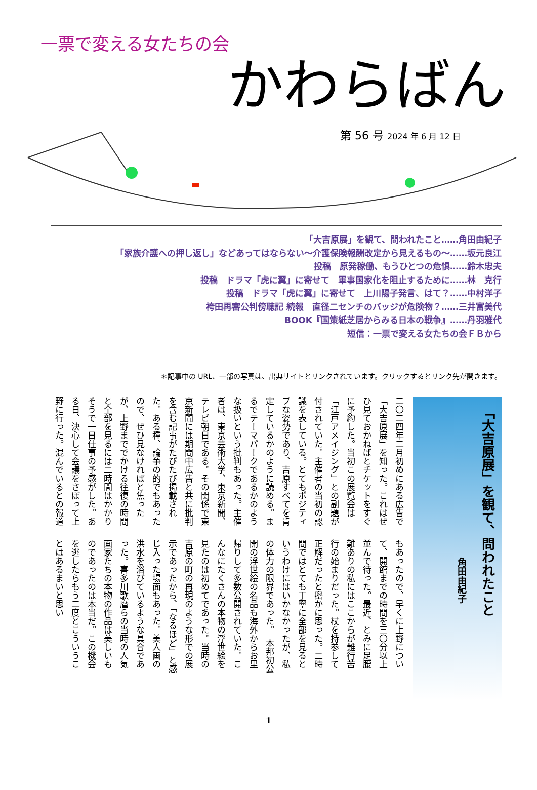一票で変える女たちの会
かわらばん
第 56 号 2024 年 6 月 12 日
「大吉原展」を観て、問われたこと……角田由紀子
「家族介護への押し返し」などあってはならない～介護保険報酬改定から見えるもの～……坂元良江
投稿　原発稼働、もうひとつの危惧……鈴木忠夫
投稿　ドラマ「虎に翼」に寄せて　軍事国家化を阻止するために……林　克行
投稿　ドラマ「虎に翼」に寄せて　上川陽子発言、はて？……中村洋子
袴田再審公判傍聴記 続報　直径二センチのバッジが危険物？……三井富美代
BOOK『国策紙芝居からみる日本の戦争』……丹羽雅代
短信：一票で変える女たちの会ＦＢから
＊記事中の URL、一部の写真は、出典サイトとリンクされています。クリックするとリンク先が開きます。
二〇二四年二月初めにある広告で「大吉原展」を知った。これはぜひ見ておかねばとチケットをすぐに予約した。当初この展覧会は「江戸アメイジング」との副題が付されていた。主催者の当初の認識を表している。とてもポジティブな姿勢であり、吉原すべてを肯定しているかのように読める。まるでテーマパークであるかのような扱いという批判もあった。主催者は、東京芸術大学、東京新聞、テレビ朝日である。その関係で東京新聞には期間中広告と共に批判を含む記事がたびたび掲載された。ある種、論争の的でもあったので、ぜひ見なければと焦ったが、上野まででかける往復の時間と全部を見るには二時間はかかりそうで一日仕事の予感がした。ある日、決心して会議をさぼって上野に行った。混んでいるとの報道
もあったので、早くに上野について、開館までの時間を三〇分以上並んで待った。最近、とみに足腰難ありの私にはここからが難行苦行の始まりだった。杖を持参して正解だったと密かに思った。二時間ではとても丁寧に全部を見るというわけにはいかなかったが、私の体力の限界であった。　本邦初公開の浮世絵の名品も海外からお里帰りして多数公開されていた。こんなにたくさんの本物の浮世絵を見たのは初めてであった。当時の吉原の町の再現のような形での展示であったから、「なるほど」と感じ入った場面もあった。美人画の洪水を浴びているような具合であった。喜多川歌麿らの当時の人気画家たちの本物の作品は美しいものであったのは本当だ。この機会を逃したらもう二度とこういうことはあるまいと思い
「大吉原展」を観て、問われたこと
角田由紀子
1